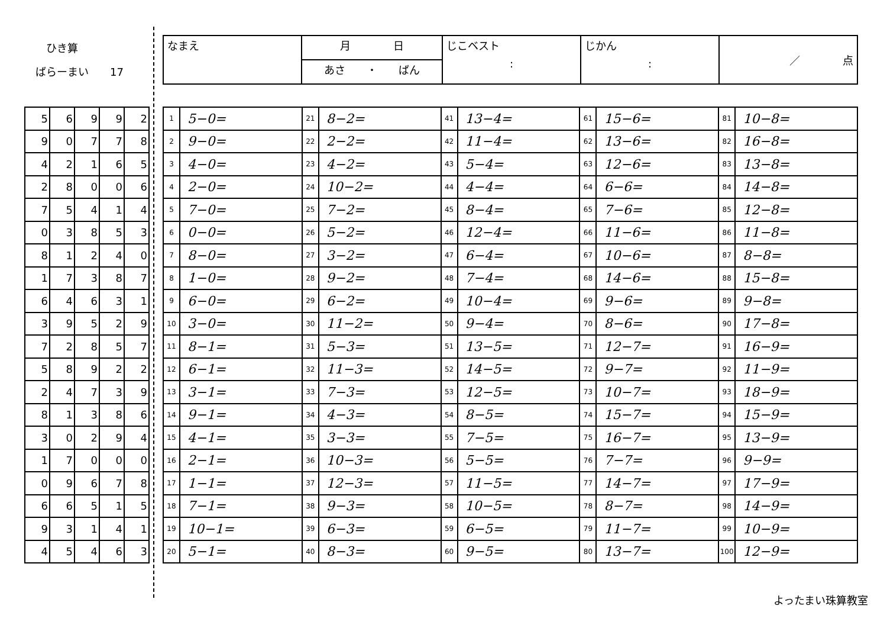ひき算
ばらーまい　　17
| なまえ | 月 日 | じこベスト : | じかん : | ／ 点 |
| | あさ ・ ばん | | | |
| 5 | 6 | 9 | 9 | 2 |
| 9 | 0 | 7 | 7 | 8 |
| 4 | 2 | 1 | 6 | 5 |
| 2 | 8 | 0 | 0 | 6 |
| 7 | 5 | 4 | 1 | 4 |
| 0 | 3 | 8 | 5 | 3 |
| 8 | 1 | 2 | 4 | 0 |
| 1 | 7 | 3 | 8 | 7 |
| 6 | 4 | 6 | 3 | 1 |
| 3 | 9 | 5 | 2 | 9 |
| 7 | 2 | 8 | 5 | 7 |
| 5 | 8 | 9 | 2 | 2 |
| 2 | 4 | 7 | 3 | 9 |
| 8 | 1 | 3 | 8 | 6 |
| 3 | 0 | 2 | 9 | 4 |
| 1 | 7 | 0 | 0 | 0 |
| 0 | 9 | 6 | 7 | 8 |
| 6 | 6 | 5 | 1 | 5 |
| 9 | 3 | 1 | 4 | 1 |
| 4 | 5 | 4 | 6 | 3 |
| 1 | 5−0= | 21 | 8−2= | 41 | 13−4= | 61 | 15−6= | 81 | 10−8= |
| 2 | 9−0= | 22 | 2−2= | 42 | 11−4= | 62 | 13−6= | 82 | 16−8= |
| 3 | 4−0= | 23 | 4−2= | 43 | 5−4= | 63 | 12−6= | 83 | 13−8= |
| 4 | 2−0= | 24 | 10−2= | 44 | 4−4= | 64 | 6−6= | 84 | 14−8= |
| 5 | 7−0= | 25 | 7−2= | 45 | 8−4= | 65 | 7−6= | 85 | 12−8= |
| 6 | 0−0= | 26 | 5−2= | 46 | 12−4= | 66 | 11−6= | 86 | 11−8= |
| 7 | 8−0= | 27 | 3−2= | 47 | 6−4= | 67 | 10−6= | 87 | 8−8= |
| 8 | 1−0= | 28 | 9−2= | 48 | 7−4= | 68 | 14−6= | 88 | 15−8= |
| 9 | 6−0= | 29 | 6−2= | 49 | 10−4= | 69 | 9−6= | 89 | 9−8= |
| 10 | 3−0= | 30 | 11−2= | 50 | 9−4= | 70 | 8−6= | 90 | 17−8= |
| 11 | 8−1= | 31 | 5−3= | 51 | 13−5= | 71 | 12−7= | 91 | 16−9= |
| 12 | 6−1= | 32 | 11−3= | 52 | 14−5= | 72 | 9−7= | 92 | 11−9= |
| 13 | 3−1= | 33 | 7−3= | 53 | 12−5= | 73 | 10−7= | 93 | 18−9= |
| 14 | 9−1= | 34 | 4−3= | 54 | 8−5= | 74 | 15−7= | 94 | 15−9= |
| 15 | 4−1= | 35 | 3−3= | 55 | 7−5= | 75 | 16−7= | 95 | 13−9= |
| 16 | 2−1= | 36 | 10−3= | 56 | 5−5= | 76 | 7−7= | 96 | 9−9= |
| 17 | 1−1= | 37 | 12−3= | 57 | 11−5= | 77 | 14−7= | 97 | 17−9= |
| 18 | 7−1= | 38 | 9−3= | 58 | 10−5= | 78 | 8−7= | 98 | 14−9= |
| 19 | 10−1= | 39 | 6−3= | 59 | 6−5= | 79 | 11−7= | 99 | 10−9= |
| 20 | 5−1= | 40 | 8−3= | 60 | 9−5= | 80 | 13−7= | 100 | 12−9= |
よったまい珠算教室